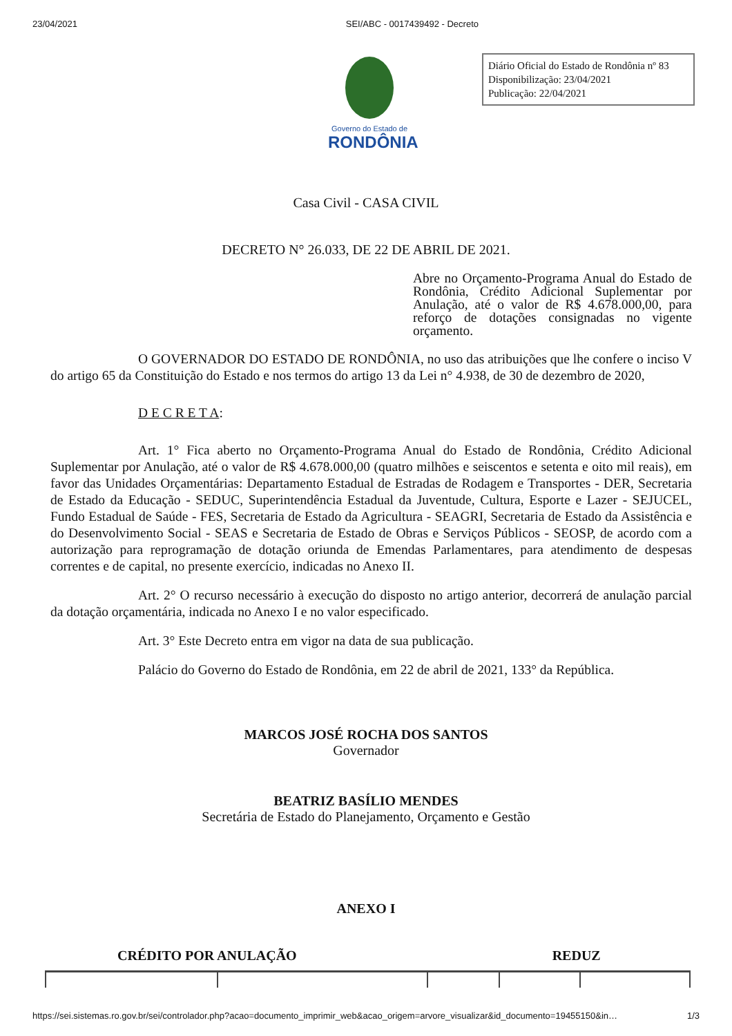23/04/2021 SEI/ABC - 0017439492 - Decreto
Governo do Estado de
RONDÔNIA
Diário Oficial do Estado de Rondônia nº 83
Disponibilização: 23/04/2021
Publicação: 22/04/2021
Casa Civil - CASA CIVIL
DECRETO N° 26.033, DE 22 DE ABRIL DE 2021.
Abre no Orçamento-Programa Anual do Estado de Rondônia, Crédito Adicional Suplementar por Anulação, até o valor de R$ 4.678.000,00, para reforço de dotações consignadas no vigente orçamento.
O GOVERNADOR DO ESTADO DE RONDÔNIA, no uso das atribuições que lhe confere o inciso V do artigo 65 da Constituição do Estado e nos termos do artigo 13 da Lei n° 4.938, de 30 de dezembro de 2020,
D E C R E T A:
Art. 1° Fica aberto no Orçamento-Programa Anual do Estado de Rondônia, Crédito Adicional Suplementar por Anulação, até o valor de R$ 4.678.000,00 (quatro milhões e seiscentos e setenta e oito mil reais), em favor das Unidades Orçamentárias: Departamento Estadual de Estradas de Rodagem e Transportes - DER, Secretaria de Estado da Educação - SEDUC, Superintendência Estadual da Juventude, Cultura, Esporte e Lazer - SEJUCEL, Fundo Estadual de Saúde - FES, Secretaria de Estado da Agricultura - SEAGRI, Secretaria de Estado da Assistência e do Desenvolvimento Social - SEAS e Secretaria de Estado de Obras e Serviços Públicos - SEOSP, de acordo com a autorização para reprogramação de dotação oriunda de Emendas Parlamentares, para atendimento de despesas correntes e de capital, no presente exercício, indicadas no Anexo II.
Art. 2° O recurso necessário à execução do disposto no artigo anterior, decorrerá de anulação parcial da dotação orçamentária, indicada no Anexo I e no valor especificado.
Art. 3° Este Decreto entra em vigor na data de sua publicação.
Palácio do Governo do Estado de Rondônia, em 22 de abril de 2021, 133° da República.
MARCOS JOSÉ ROCHA DOS SANTOS
Governador
BEATRIZ BASÍLIO MENDES
Secretária de Estado do Planejamento, Orçamento e Gestão
ANEXO I
CRÉDITO POR ANULAÇÃO REDUZ
https://sei.sistemas.ro.gov.br/sei/controlador.php?acao=documento_imprimir_web&acao_origem=arvore_visualizar&id_documento=19455150&in… 1/3